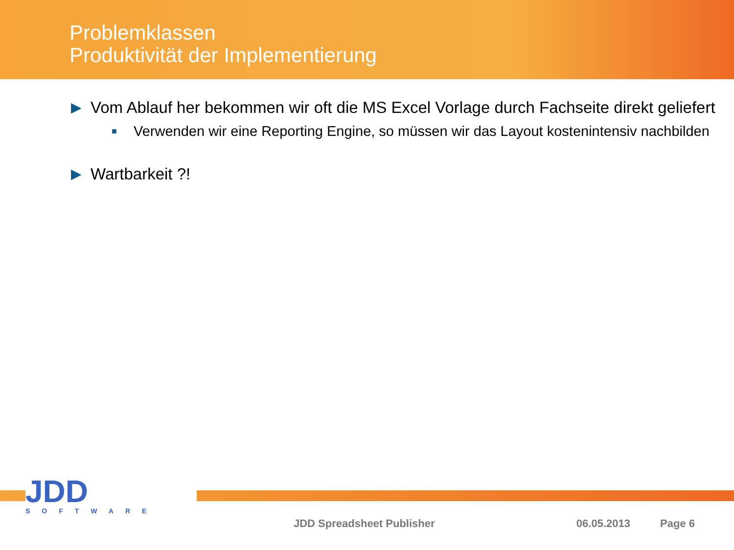Problemklassen
Produktivität der Implementierung
▶ Vom Ablauf her bekommen wir oft die MS Excel Vorlage durch Fachseite direkt geliefert
■ Verwenden wir eine Reporting Engine, so müssen wir das Layout kostenintensiv nachbilden
▶ Wartbarkeit ?!
JDD
SOFTWARE
JDD Spreadsheet Publisher 06.05.2013 Page 6